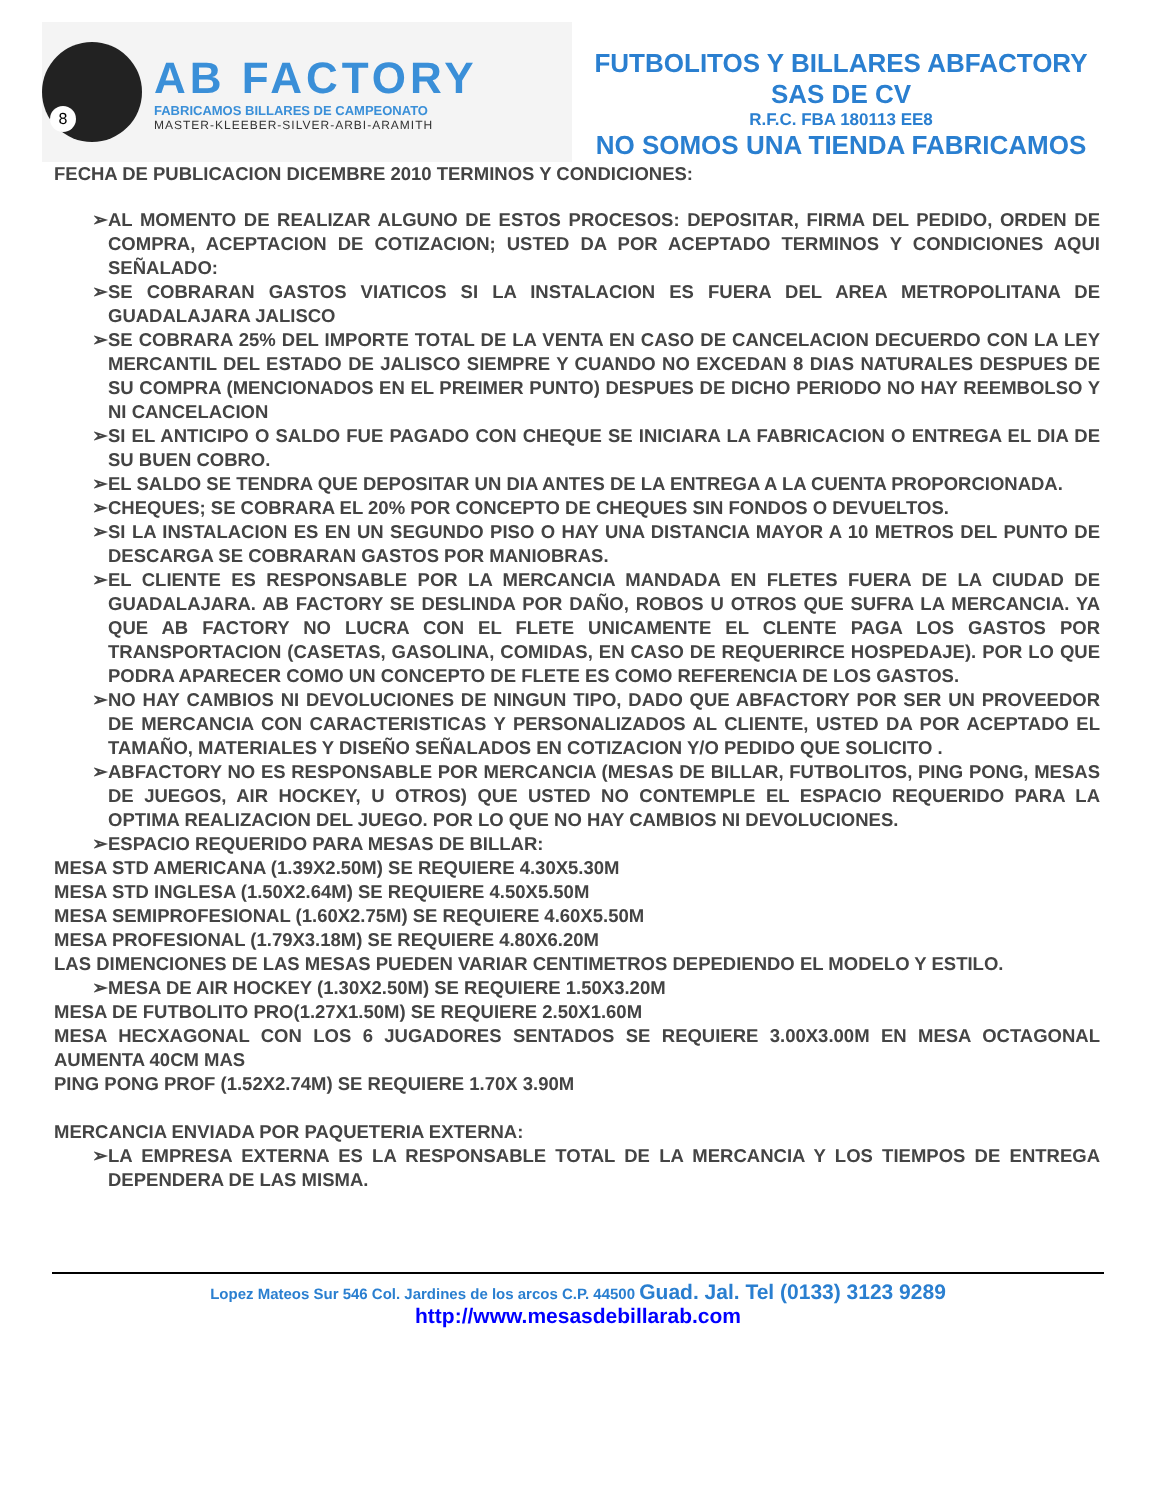8
AB FACTORY
FABRICAMOS BILLARES DE CAMPEONATO
MASTER-KLEEBER-SILVER-ARBI-ARAMITH
FUTBOLITOS Y BILLARES ABFACTORY
SAS DE CV
R.F.C. FBA 180113 EE8
NO SOMOS UNA TIENDA FABRICAMOS
FECHA DE PUBLICACION DICEMBRE 2010 TERMINOS Y CONDICIONES:
➢AL MOMENTO DE REALIZAR ALGUNO DE ESTOS PROCESOS: DEPOSITAR, FIRMA DEL PEDIDO, ORDEN DE COMPRA, ACEPTACION DE COTIZACION; USTED DA POR ACEPTADO TERMINOS Y CONDICIONES AQUI SEÑALADO:
➢SE COBRARAN GASTOS VIATICOS SI LA INSTALACION ES FUERA DEL AREA METROPOLITANA DE GUADALAJARA JALISCO
➢SE COBRARA 25% DEL IMPORTE TOTAL DE LA VENTA EN CASO DE CANCELACION DECUERDO CON LA LEY MERCANTIL DEL ESTADO DE JALISCO SIEMPRE Y CUANDO NO EXCEDAN 8 DIAS NATURALES DESPUES DE SU COMPRA (MENCIONADOS EN EL PREIMER PUNTO) DESPUES DE DICHO PERIODO NO HAY REEMBOLSO Y NI CANCELACION
➢SI EL ANTICIPO O SALDO FUE PAGADO CON CHEQUE SE INICIARA LA FABRICACION O ENTREGA EL DIA DE SU BUEN COBRO.
➢EL SALDO SE TENDRA QUE DEPOSITAR UN DIA ANTES DE LA ENTREGA A LA CUENTA PROPORCIONADA.
➢CHEQUES; SE COBRARA EL 20% POR CONCEPTO DE CHEQUES SIN FONDOS O DEVUELTOS.
➢SI LA INSTALACION ES EN UN SEGUNDO PISO O HAY UNA DISTANCIA MAYOR A 10 METROS DEL PUNTO DE DESCARGA SE COBRARAN GASTOS POR MANIOBRAS.
➢EL CLIENTE ES RESPONSABLE POR LA MERCANCIA MANDADA EN FLETES FUERA DE LA CIUDAD DE GUADALAJARA. AB FACTORY SE DESLINDA POR DAÑO, ROBOS U OTROS QUE SUFRA LA MERCANCIA. YA QUE AB FACTORY NO LUCRA CON EL FLETE UNICAMENTE EL CLENTE PAGA LOS GASTOS POR TRANSPORTACION (CASETAS, GASOLINA, COMIDAS, EN CASO DE REQUERIRCE HOSPEDAJE). POR LO QUE PODRA APARECER COMO UN CONCEPTO DE FLETE ES COMO REFERENCIA DE LOS GASTOS.
➢NO HAY CAMBIOS NI DEVOLUCIONES DE NINGUN TIPO, DADO QUE ABFACTORY POR SER UN PROVEEDOR DE MERCANCIA CON CARACTERISTICAS Y PERSONALIZADOS AL CLIENTE, USTED DA POR ACEPTADO EL TAMAÑO, MATERIALES Y DISEÑO SEÑALADOS EN COTIZACION Y/O PEDIDO QUE SOLICITO .
➢ABFACTORY NO ES RESPONSABLE POR MERCANCIA (MESAS DE BILLAR, FUTBOLITOS, PING PONG, MESAS DE JUEGOS, AIR HOCKEY, U OTROS) QUE USTED NO CONTEMPLE EL ESPACIO REQUERIDO PARA LA OPTIMA REALIZACION DEL JUEGO. POR LO QUE NO HAY CAMBIOS NI DEVOLUCIONES.
➢ESPACIO REQUERIDO PARA MESAS DE BILLAR:
MESA STD AMERICANA (1.39X2.50M) SE REQUIERE 4.30X5.30M
MESA STD INGLESA (1.50X2.64M) SE REQUIERE 4.50X5.50M
MESA SEMIPROFESIONAL (1.60X2.75M) SE REQUIERE 4.60X5.50M
MESA PROFESIONAL (1.79X3.18M) SE REQUIERE 4.80X6.20M
LAS DIMENCIONES DE LAS MESAS PUEDEN VARIAR CENTIMETROS DEPEDIENDO EL MODELO Y ESTILO.
➢MESA DE AIR HOCKEY (1.30X2.50M) SE REQUIERE 1.50X3.20M
MESA DE FUTBOLITO PRO(1.27X1.50M) SE REQUIERE 2.50X1.60M
MESA HECXAGONAL CON LOS 6 JUGADORES SENTADOS SE REQUIERE 3.00X3.00M EN MESA OCTAGONAL AUMENTA 40CM MAS
PING PONG PROF (1.52X2.74M) SE REQUIERE 1.70X 3.90M
MERCANCIA ENVIADA POR PAQUETERIA EXTERNA:
➢LA EMPRESA EXTERNA ES LA RESPONSABLE TOTAL DE LA MERCANCIA Y LOS TIEMPOS DE ENTREGA DEPENDERA DE LAS MISMA.
Lopez Mateos Sur 546 Col. Jardines de los arcos C.P. 44500 Guad. Jal. Tel (0133) 3123 9289 http://www.mesasdebillarab.com